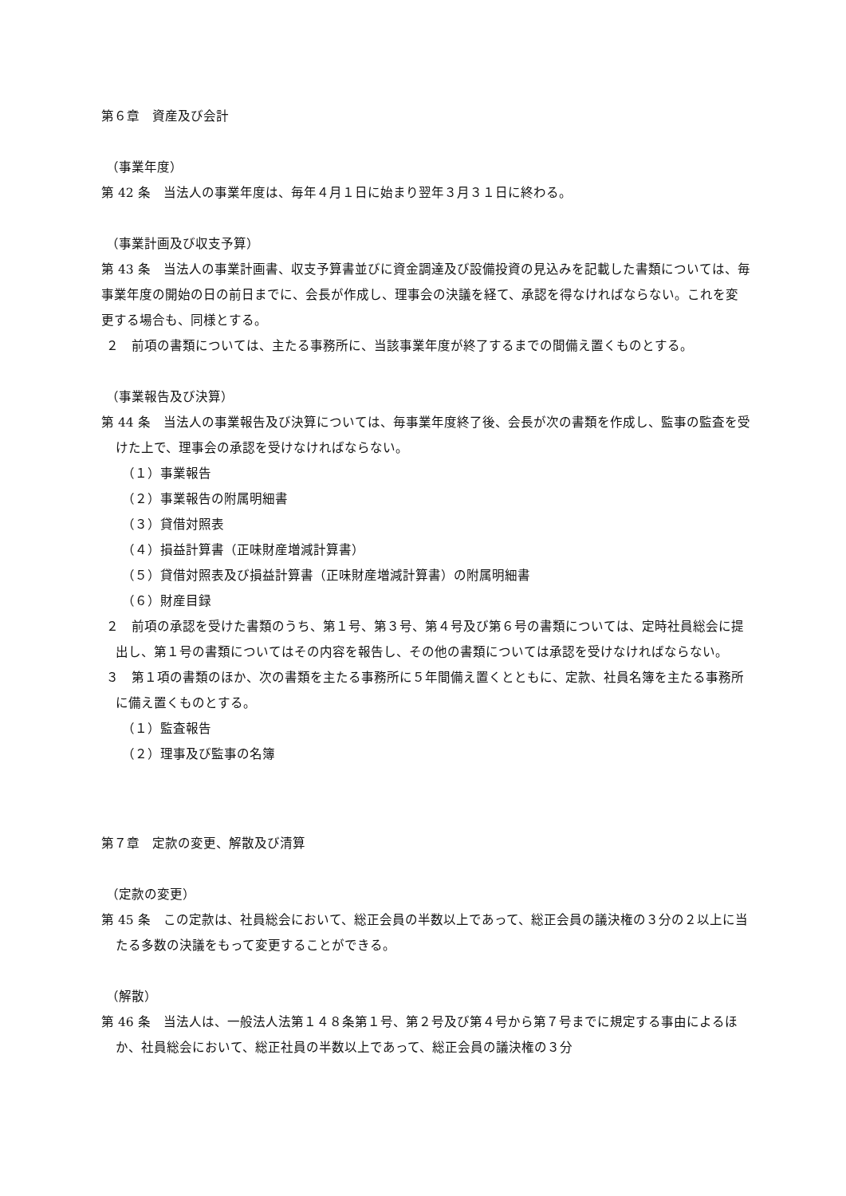第６章　資産及び会計
（事業年度）
第 42 条　当法人の事業年度は、毎年４月１日に始まり翌年３月３１日に終わる。
（事業計画及び収支予算）
第 43 条　当法人の事業計画書、収支予算書並びに資金調達及び設備投資の見込みを記載した書類については、毎事業年度の開始の日の前日までに、会長が作成し、理事会の決議を経て、承認を得なければならない。これを変更する場合も、同様とする。
２　前項の書類については、主たる事務所に、当該事業年度が終了するまでの間備え置くものとする。
（事業報告及び決算）
第 44 条　当法人の事業報告及び決算については、毎事業年度終了後、会長が次の書類を作成し、監事の監査を受けた上で、理事会の承認を受けなければならない。
（１）事業報告
（２）事業報告の附属明細書
（３）貸借対照表
（４）損益計算書（正味財産増減計算書）
（５）貸借対照表及び損益計算書（正味財産増減計算書）の附属明細書
（６）財産目録
２　前項の承認を受けた書類のうち、第１号、第３号、第４号及び第６号の書類については、定時社員総会に提出し、第１号の書類についてはその内容を報告し、その他の書類については承認を受けなければならない。
３　第１項の書類のほか、次の書類を主たる事務所に５年間備え置くとともに、定款、社員名簿を主たる事務所に備え置くものとする。
（１）監査報告
（２）理事及び監事の名簿
第７章　定款の変更、解散及び清算
（定款の変更）
第 45 条　この定款は、社員総会において、総正会員の半数以上であって、総正会員の議決権の３分の２以上に当たる多数の決議をもって変更することができる。
（解散）
第 46 条　当法人は、一般法人法第１４８条第１号、第２号及び第４号から第７号までに規定する事由によるほか、社員総会において、総正社員の半数以上であって、総正会員の議決権の３分